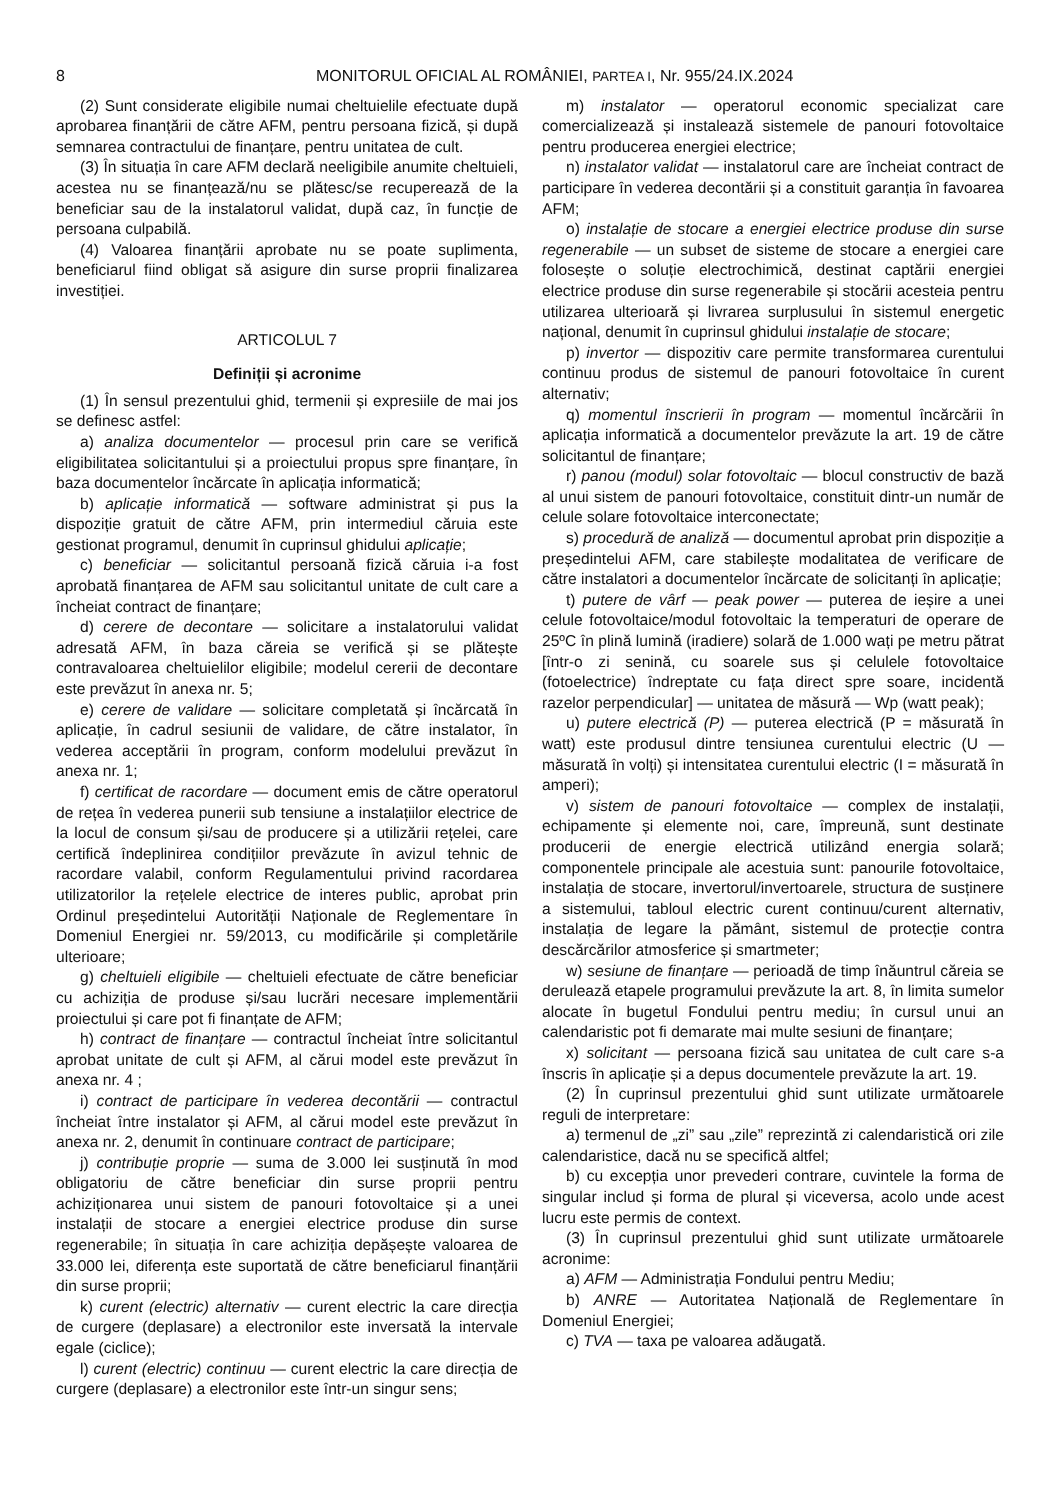8 MONITORUL OFICIAL AL ROMÂNIEI, PARTEA I, Nr. 955/24.IX.2024
(2) Sunt considerate eligibile numai cheltuielile efectuate după aprobarea finanțării de către AFM, pentru persoana fizică, și după semnarea contractului de finanțare, pentru unitatea de cult.
(3) În situația în care AFM declară neeligibile anumite cheltuieli, acestea nu se finanțează/nu se plătesc/se recuperează de la beneficiar sau de la instalatorul validat, după caz, în funcție de persoana culpabilă.
(4) Valoarea finanțării aprobate nu se poate suplimenta, beneficiarul fiind obligat să asigure din surse proprii finalizarea investiției.
ARTICOLUL 7
Definiții și acronime
(1) În sensul prezentului ghid, termenii și expresiile de mai jos se definesc astfel:
a) analiza documentelor — procesul prin care se verifică eligibilitatea solicitantului și a proiectului propus spre finanțare, în baza documentelor încărcate în aplicația informatică;
b) aplicație informatică — software administrat și pus la dispoziție gratuit de către AFM, prin intermediul căruia este gestionat programul, denumit în cuprinsul ghidului aplicație;
c) beneficiar — solicitantul persoană fizică căruia i-a fost aprobată finanțarea de AFM sau solicitantul unitate de cult care a încheiat contract de finanțare;
d) cerere de decontare — solicitare a instalatorului validat adresată AFM, în baza căreia se verifică și se plătește contravaloarea cheltuielilor eligibile; modelul cererii de decontare este prevăzut în anexa nr. 5;
e) cerere de validare — solicitare completată și încărcată în aplicație, în cadrul sesiunii de validare, de către instalator, în vederea acceptării în program, conform modelului prevăzut în anexa nr. 1;
f) certificat de racordare — document emis de către operatorul de rețea în vederea punerii sub tensiune a instalațiilor electrice de la locul de consum și/sau de producere și a utilizării rețelei, care certifică îndeplinirea condițiilor prevăzute în avizul tehnic de racordare valabil, conform Regulamentului privind racordarea utilizatorilor la rețelele electrice de interes public, aprobat prin Ordinul președintelui Autorității Naționale de Reglementare în Domeniul Energiei nr. 59/2013, cu modificările și completările ulterioare;
g) cheltuieli eligibile — cheltuieli efectuate de către beneficiar cu achiziția de produse și/sau lucrări necesare implementării proiectului și care pot fi finanțate de AFM;
h) contract de finanțare — contractul încheiat între solicitantul aprobat unitate de cult și AFM, al cărui model este prevăzut în anexa nr. 4 ;
i) contract de participare în vederea decontării — contractul încheiat între instalator și AFM, al cărui model este prevăzut în anexa nr. 2, denumit în continuare contract de participare;
j) contribuție proprie — suma de 3.000 lei susținută în mod obligatoriu de către beneficiar din surse proprii pentru achiziționarea unui sistem de panouri fotovoltaice și a unei instalații de stocare a energiei electrice produse din surse regenerabile; în situația în care achiziția depășește valoarea de 33.000 lei, diferența este suportată de către beneficiarul finanțării din surse proprii;
k) curent (electric) alternativ — curent electric la care direcția de curgere (deplasare) a electronilor este inversată la intervale egale (ciclice);
l) curent (electric) continuu — curent electric la care direcția de curgere (deplasare) a electronilor este într-un singur sens;
m) instalator — operatorul economic specializat care comercializează și instalează sistemele de panouri fotovoltaice pentru producerea energiei electrice;
n) instalator validat — instalatorul care are încheiat contract de participare în vederea decontării și a constituit garanția în favoarea AFM;
o) instalație de stocare a energiei electrice produse din surse regenerabile — un subset de sisteme de stocare a energiei care folosește o soluție electrochimică, destinat captării energiei electrice produse din surse regenerabile și stocării acesteia pentru utilizarea ulterioară și livrarea surplusului în sistemul energetic național, denumit în cuprinsul ghidului instalație de stocare;
p) invertor — dispozitiv care permite transformarea curentului continuu produs de sistemul de panouri fotovoltaice în curent alternativ;
q) momentul înscrierii în program — momentul încărcării în aplicația informatică a documentelor prevăzute la art. 19 de către solicitantul de finanțare;
r) panou (modul) solar fotovoltaic — blocul constructiv de bază al unui sistem de panouri fotovoltaice, constituit dintr-un număr de celule solare fotovoltaice interconectate;
s) procedură de analiză — documentul aprobat prin dispoziție a președintelui AFM, care stabilește modalitatea de verificare de către instalatori a documentelor încărcate de solicitanți în aplicație;
t) putere de vârf — peak power — puterea de ieșire a unei celule fotovoltaice/modul fotovoltaic la temperaturi de operare de 25ºC în plină lumină (iradiere) solară de 1.000 wați pe metru pătrat [într-o zi senină, cu soarele sus și celulele fotovoltaice (fotoelectrice) îndreptate cu fața direct spre soare, incidentă razelor perpendicular] — unitatea de măsură — Wp (watt peak);
u) putere electrică (P) — puterea electrică (P = măsurată în watt) este produsul dintre tensiunea curentului electric (U — măsurată în volți) și intensitatea curentului electric (I = măsurată în amperi);
v) sistem de panouri fotovoltaice — complex de instalații, echipamente și elemente noi, care, împreună, sunt destinate producerii de energie electrică utilizând energia solară; componentele principale ale acestuia sunt: panourile fotovoltaice, instalația de stocare, invertorul/invertoarele, structura de susținere a sistemului, tabloul electric curent continuu/curent alternativ, instalația de legare la pământ, sistemul de protecție contra descărcărilor atmosferice și smartmeter;
w) sesiune de finanțare — perioadă de timp înăuntrul căreia se derulează etapele programului prevăzute la art. 8, în limita sumelor alocate în bugetul Fondului pentru mediu; în cursul unui an calendaristic pot fi demarate mai multe sesiuni de finanțare;
x) solicitant — persoana fizică sau unitatea de cult care s-a înscris în aplicație și a depus documentele prevăzute la art. 19.
(2) În cuprinsul prezentului ghid sunt utilizate următoarele reguli de interpretare:
a) termenul de „zi” sau „zile” reprezintă zi calendaristică ori zile calendaristice, dacă nu se specifică altfel;
b) cu excepția unor prevederi contrare, cuvintele la forma de singular includ și forma de plural și viceversa, acolo unde acest lucru este permis de context.
(3) În cuprinsul prezentului ghid sunt utilizate următoarele acronime:
a) AFM — Administrația Fondului pentru Mediu;
b) ANRE — Autoritatea Națională de Reglementare în Domeniul Energiei;
c) TVA — taxa pe valoarea adăugată.